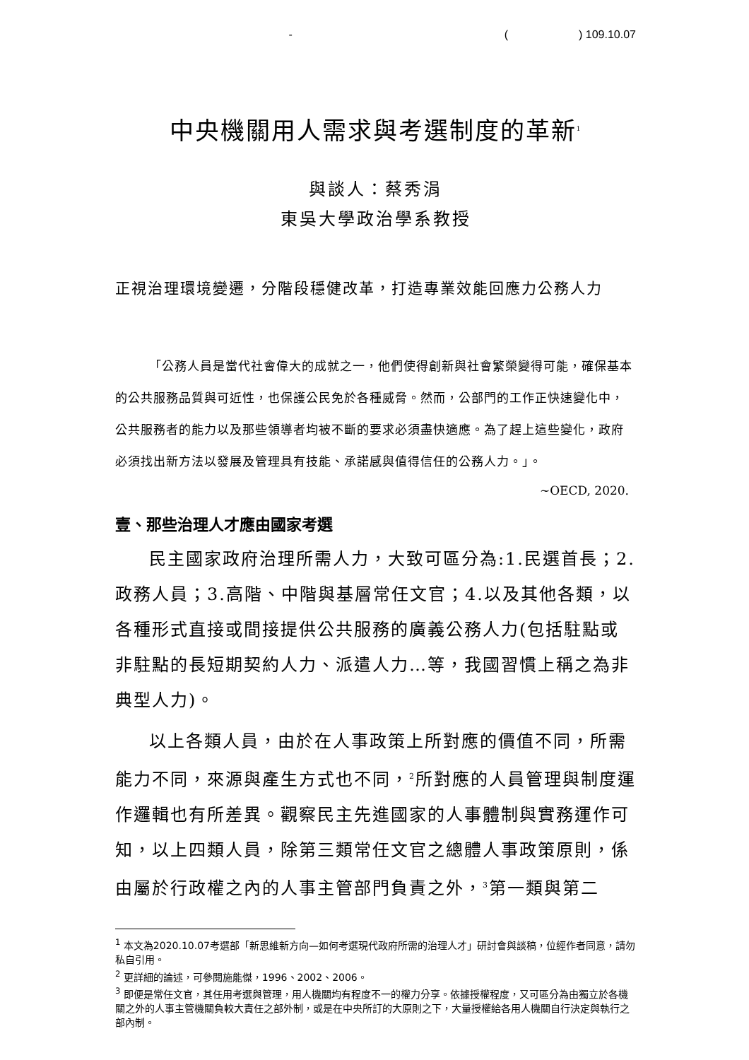- () 109.10.07
中央機關用人需求與考選制度的革新<sup>1</sup>
與談人：蔡秀涓
東吳大學政治學系教授
正視治理環境變遷，分階段穩健改革，打造專業效能回應力公務人力
「公務人員是當代社會偉大的成就之一，他們使得創新與社會繁榮變得可能，確保基本的公共服務品質與可近性，也保護公民免於各種威脅。然而，公部門的工作正快速變化中，公共服務者的能力以及那些領導者均被不斷的要求必須盡快適應。為了趕上這些變化，政府必須找出新方法以發展及管理具有技能、承諾感與值得信任的公務人力。」。
~OECD, 2020.
壹、那些治理人才應由國家考選
民主國家政府治理所需人力，大致可區分為:1.民選首長；2.政務人員；3.高階、中階與基層常任文官；4.以及其他各類，以各種形式直接或間接提供公共服務的廣義公務人力(包括駐點或非駐點的長短期契約人力、派遣人力…等，我國習慣上稱之為非典型人力)。
以上各類人員，由於在人事政策上所對應的價值不同，所需能力不同，來源與產生方式也不同，<sup>2</sup>所對應的人員管理與制度運作邏輯也有所差異。觀察民主先進國家的人事體制與實務運作可知，以上四類人員，除第三類常任文官之總體人事政策原則，係由屬於行政權之內的人事主管部門負責之外，<sup>3</sup>第一類與第二
<sup>1</sup> 本文為2020.10.07考選部「新思維新方向—如何考選現代政府所需的治理人才」研討會與談稿，位經作者同意，請勿私自引用。
<sup>2</sup> 更詳細的論述，可參閱施能傑，1996、2002、2006。
<sup>3</sup> 即便是常任文官，其任用考選與管理，用人機關均有程度不一的權力分享。依據授權程度，又可區分為由獨立於各機關之外的人事主管機關負較大責任之部外制，或是在中央所訂的大原則之下，大量授權給各用人機關自行決定與執行之部內制。